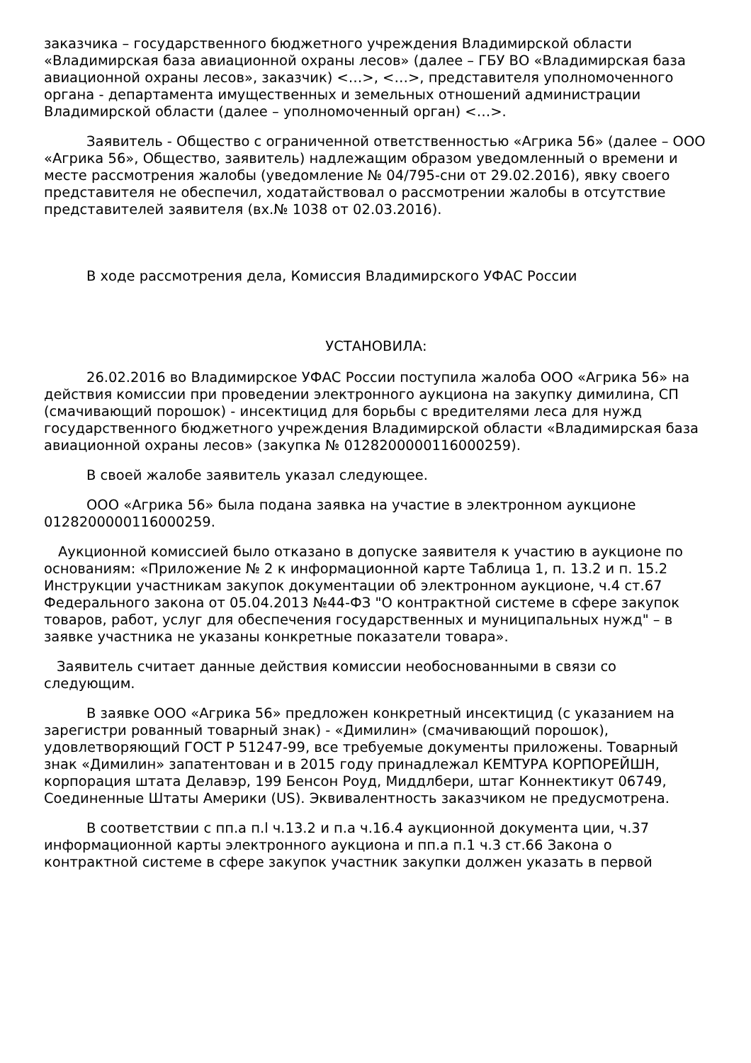заказчика – государственного бюджетного учреждения Владимирской области «Владимирская база авиационной охраны лесов» (далее – ГБУ ВО «Владимирская база авиационной охраны лесов», заказчик) <…>, <…>, представителя уполномоченного органа - департамента имущественных и земельных отношений администрации Владимирской области (далее – уполномоченный орган) <…>.
Заявитель - Общество с ограниченной ответственностью «Агрика 56» (далее – ООО «Агрика 56», Общество, заявитель) надлежащим образом уведомленный о времени и месте рассмотрения жалобы (уведомление № 04/795-сни от 29.02.2016), явку своего представителя не обеспечил, ходатайствовал о рассмотрении жалобы в отсутствие представителей заявителя (вх.№ 1038 от 02.03.2016).
В ходе рассмотрения дела, Комиссия Владимирского УФАС России
УСТАНОВИЛА:
26.02.2016 во Владимирское УФАС России поступила жалоба ООО «Агрика 56» на действия комиссии при проведении электронного аукциона на закупку димилина, СП (смачивающий порошок) - инсектицид для борьбы с вредителями леса для нужд государственного бюджетного учреждения Владимирской области «Владимирская база авиационной охраны лесов» (закупка № 0128200000116000259).
В своей жалобе заявитель указал следующее.
ООО «Агрика 56» была подана заявка на участие в электронном аукционе 0128200000116000259.
Аукционной комиссией было отказано в допуске заявителя к участию в аукционе по основаниям: «Приложение № 2 к информационной карте Таблица 1, п. 13.2 и п. 15.2 Инструкции участникам закупок документации об электронном аукционе, ч.4 ст.67 Федерального закона от 05.04.2013 №44-ФЗ "О контрактной системе в сфере закупок товаров, работ, услуг для обеспечения государственных и муниципальных нужд" – в заявке участника не указаны конкретные показатели товара».
Заявитель считает данные действия комиссии необоснованными в связи со следующим.
В заявке ООО «Агрика 56» предложен конкретный инсектицид (с указанием на зарегистри рованный товарный знак) - «Димилин» (смачивающий порошок), удовлетворяющий ГОСТ Р 51247-99, все требуемые документы приложены. Товарный знак «Димилин» запатентован и в 2015 году принадлежал КЕМТУРА КОРПОРЕЙШН, корпорация штата Делавэр, 199 Бенсон Роуд, Миддлбери, штаг Коннектикут 06749, Соединенные Штаты Америки (US). Эквивалентность заказчиком не предусмотрена.
В соответствии с пп.а п.l ч.13.2 и п.а ч.16.4 аукционной документа ции, ч.37 информационной карты электронного аукциона и пп.а п.1 ч.3 ст.66 Закона о контрактной системе в сфере закупок участник закупки должен указать в первой